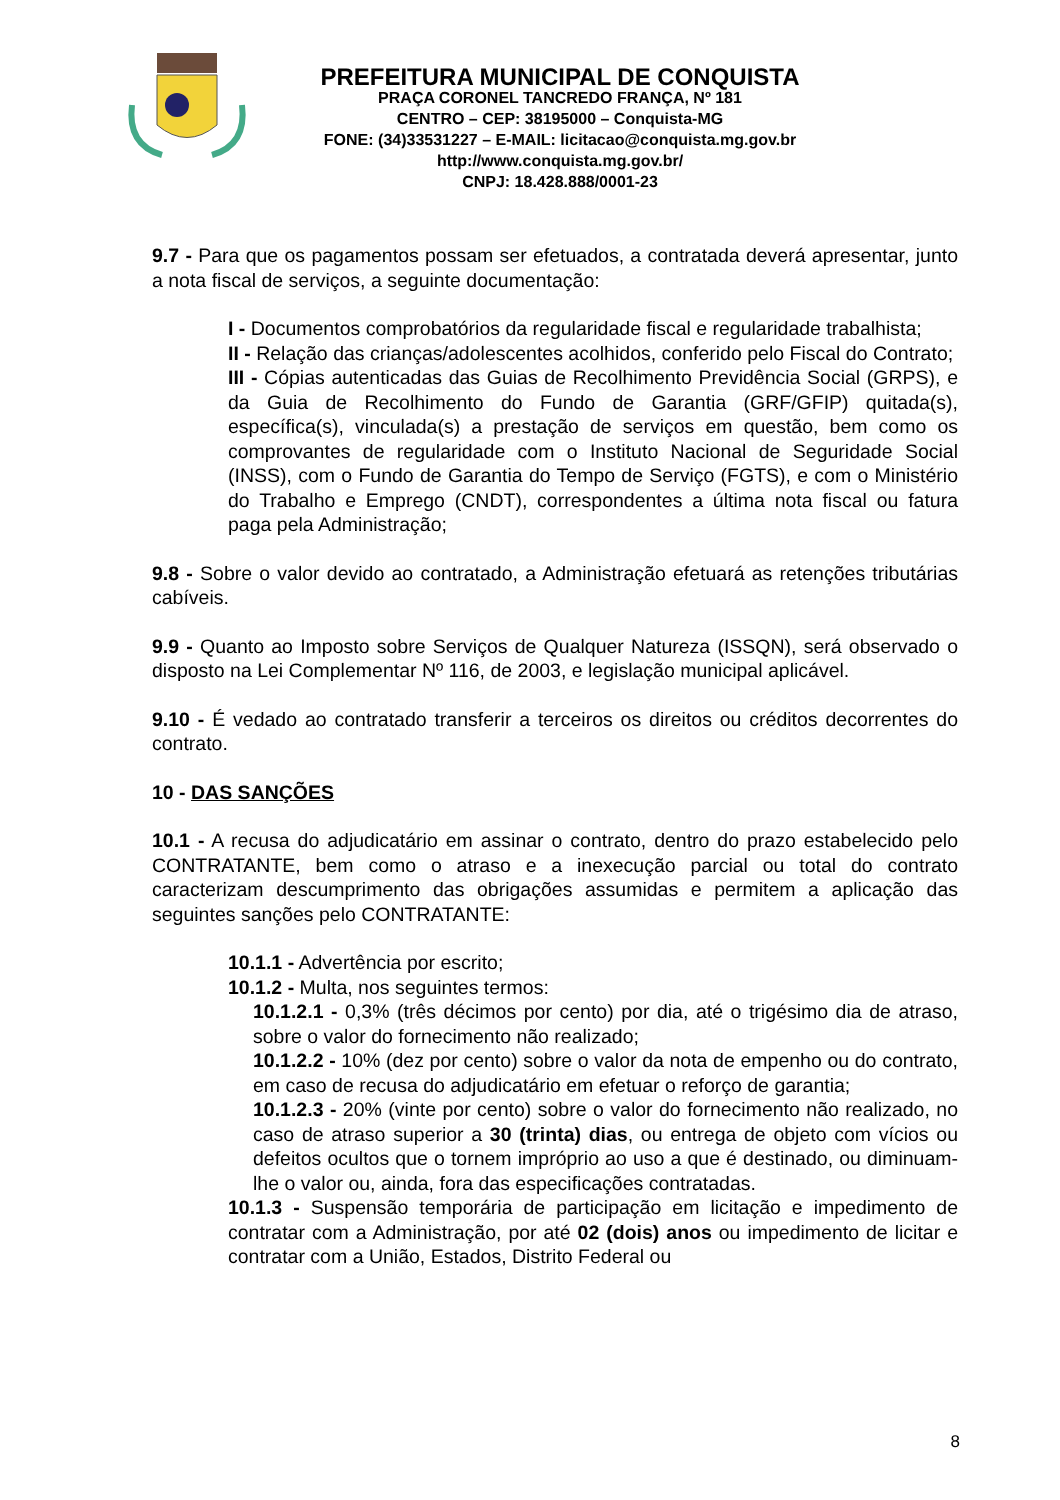PREFEITURA MUNICIPAL DE CONQUISTA
PRAÇA CORONEL TANCREDO FRANÇA, Nº 181
CENTRO – CEP: 38195000 – Conquista-MG
FONE: (34)33531227 – E-MAIL: licitacao@conquista.mg.gov.br
http://www.conquista.mg.gov.br/
CNPJ: 18.428.888/0001-23
9.7 - Para que os pagamentos possam ser efetuados, a contratada deverá apresentar, junto a nota fiscal de serviços, a seguinte documentação:
I - Documentos comprobatórios da regularidade fiscal e regularidade trabalhista;
II - Relação das crianças/adolescentes acolhidos, conferido pelo Fiscal do Contrato;
III - Cópias autenticadas das Guias de Recolhimento Previdência Social (GRPS), e da Guia de Recolhimento do Fundo de Garantia (GRF/GFIP) quitada(s), específica(s), vinculada(s) a prestação de serviços em questão, bem como os comprovantes de regularidade com o Instituto Nacional de Seguridade Social (INSS), com o Fundo de Garantia do Tempo de Serviço (FGTS), e com o Ministério do Trabalho e Emprego (CNDT), correspondentes a última nota fiscal ou fatura paga pela Administração;
9.8 - Sobre o valor devido ao contratado, a Administração efetuará as retenções tributárias cabíveis.
9.9 - Quanto ao Imposto sobre Serviços de Qualquer Natureza (ISSQN), será observado o disposto na Lei Complementar Nº 116, de 2003, e legislação municipal aplicável.
9.10 - É vedado ao contratado transferir a terceiros os direitos ou créditos decorrentes do contrato.
10 - DAS SANÇÕES
10.1 - A recusa do adjudicatário em assinar o contrato, dentro do prazo estabelecido pelo CONTRATANTE, bem como o atraso e a inexecução parcial ou total do contrato caracterizam descumprimento das obrigações assumidas e permitem a aplicação das seguintes sanções pelo CONTRATANTE:
10.1.1 - Advertência por escrito;
10.1.2 - Multa, nos seguintes termos:
10.1.2.1 - 0,3% (três décimos por cento) por dia, até o trigésimo dia de atraso, sobre o valor do fornecimento não realizado;
10.1.2.2 - 10% (dez por cento) sobre o valor da nota de empenho ou do contrato, em caso de recusa do adjudicatário em efetuar o reforço de garantia;
10.1.2.3 - 20% (vinte por cento) sobre o valor do fornecimento não realizado, no caso de atraso superior a 30 (trinta) dias, ou entrega de objeto com vícios ou defeitos ocultos que o tornem impróprio ao uso a que é destinado, ou diminuam-lhe o valor ou, ainda, fora das especificações contratadas.
10.1.3 - Suspensão temporária de participação em licitação e impedimento de contratar com a Administração, por até 02 (dois) anos ou impedimento de licitar e contratar com a União, Estados, Distrito Federal ou
8